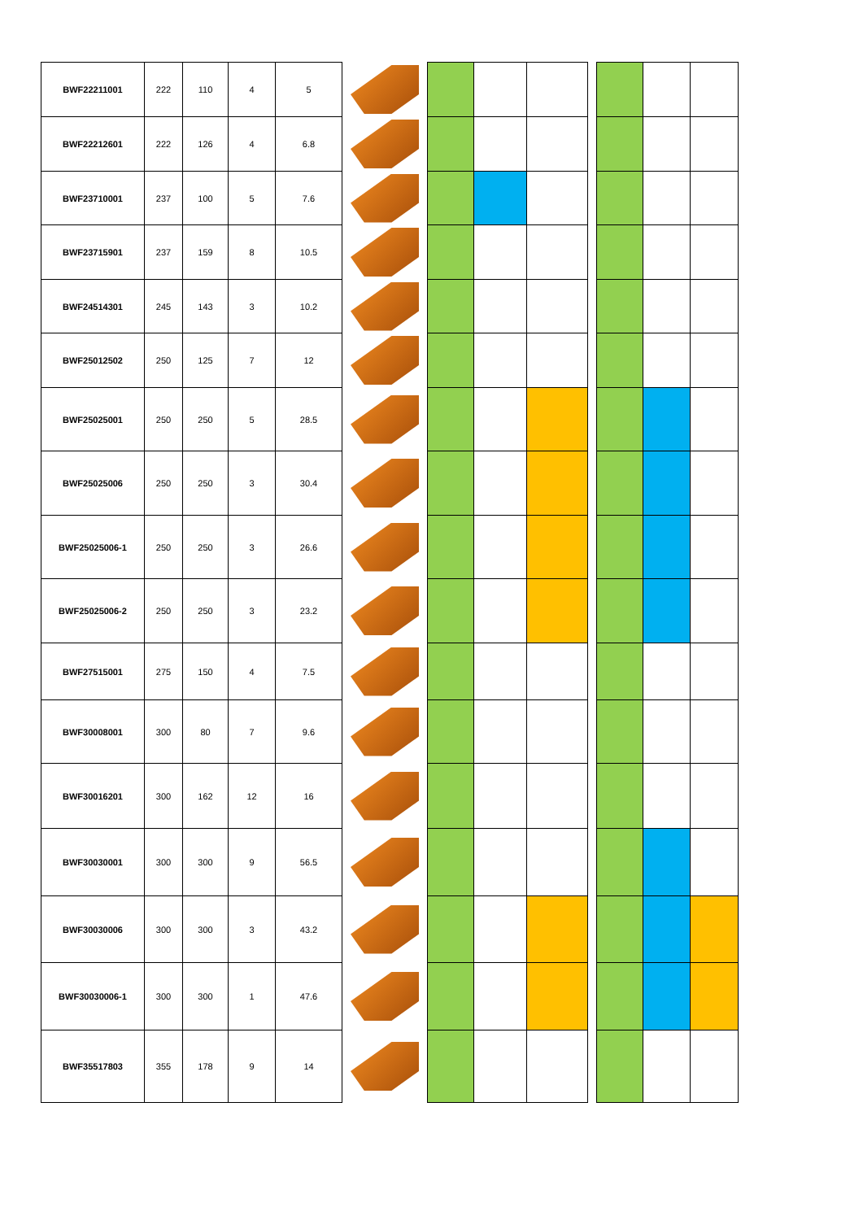| BWF22211001 | 222 | 110 | 4 | 5 | | | | | | | | |
| BWF22212601 | 222 | 126 | 4 | 6.8 | | | | | | | | |
| BWF23710001 | 237 | 100 | 5 | 7.6 | | | | | | | | |
| BWF23715901 | 237 | 159 | 8 | 10.5 | | | | | | | | |
| BWF24514301 | 245 | 143 | 3 | 10.2 | | | | | | | | |
| BWF25012502 | 250 | 125 | 7 | 12 | | | | | | | | |
| BWF25025001 | 250 | 250 | 5 | 28.5 | | | | | | | | |
| BWF25025006 | 250 | 250 | 3 | 30.4 | | | | | | | | |
| BWF25025006-1 | 250 | 250 | 3 | 26.6 | | | | | | | | |
| BWF25025006-2 | 250 | 250 | 3 | 23.2 | | | | | | | | |
| BWF27515001 | 275 | 150 | 4 | 7.5 | | | | | | | | |
| BWF30008001 | 300 | 80 | 7 | 9.6 | | | | | | | | |
| BWF30016201 | 300 | 162 | 12 | 16 | | | | | | | | |
| BWF30030001 | 300 | 300 | 9 | 56.5 | | | | | | | | |
| BWF30030006 | 300 | 300 | 3 | 43.2 | | | | | | | | |
| BWF30030006-1 | 300 | 300 | 1 | 47.6 | | | | | | | | |
| BWF35517803 | 355 | 178 | 9 | 14 | | | | | | | | |